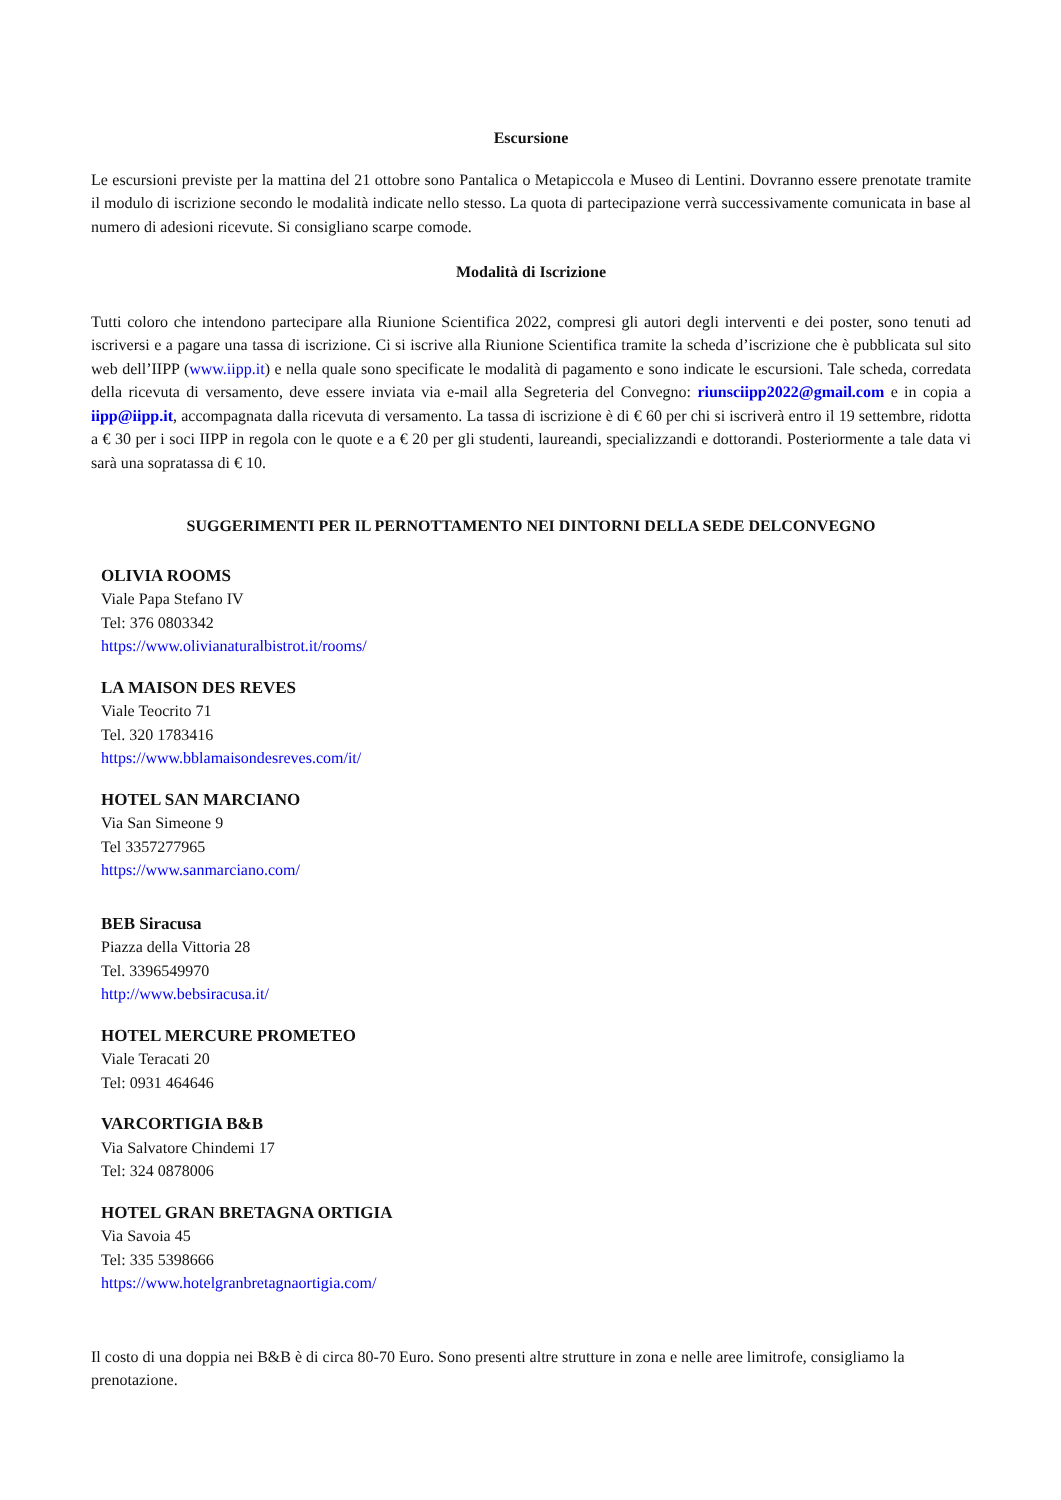Escursione
Le escursioni previste per la mattina del 21 ottobre sono Pantalica o Metapiccola e Museo di Lentini. Dovranno essere prenotate tramite il modulo di iscrizione secondo le modalità indicate nello stesso. La quota di partecipazione verrà successivamente comunicata in base al numero di adesioni ricevute. Si consigliano scarpe comode.
Modalità di Iscrizione
Tutti coloro che intendono partecipare alla Riunione Scientifica 2022, compresi gli autori degli interventi e dei poster, sono tenuti ad iscriversi e a pagare una tassa di iscrizione. Ci si iscrive alla Riunione Scientifica tramite la scheda d’iscrizione che è pubblicata sul sito web dell’IIPP (www.iipp.it) e nella quale sono specificate le modalità di pagamento e sono indicate le escursioni. Tale scheda, corredata della ricevuta di versamento, deve essere inviata via e-mail alla Segreteria del Convegno: riunsciipp2022@gmail.com e in copia a iipp@iipp.it, accompagnata dalla ricevuta di versamento. La tassa di iscrizione è di € 60 per chi si iscriverà entro il 19 settembre, ridotta a € 30 per i soci IIPP in regola con le quote e a € 20 per gli studenti, laureandi, specializzandi e dottorandi. Posteriormente a tale data vi sarà una sopratassa di € 10.
SUGGERIMENTI PER IL PERNOTTAMENTO NEI DINTORNI DELLA SEDE DELCONVEGNO
OLIVIA ROOMS
Viale Papa Stefano IV
Tel: 376 0803342
https://www.olivianaturalbistrot.it/rooms/
LA MAISON DES REVES
Viale Teocrito 71
Tel. 320 1783416
https://www.bblamaisondesreves.com/it/
HOTEL SAN MARCIANO
Via San Simeone 9
Tel 3357277965
https://www.sanmarciano.com/
BEB Siracusa
Piazza della Vittoria 28
Tel. 3396549970
http://www.bebsiracusa.it/
HOTEL MERCURE PROMETEO
Viale Teracati 20
Tel: 0931 464646
VARCORTIGIA B&B
Via Salvatore Chindemi 17
Tel: 324 0878006
HOTEL GRAN BRETAGNA ORTIGIA
Via Savoia 45
Tel: 335 5398666
https://www.hotelgranbretagnaortigia.com/
Il costo di una doppia nei B&B è di circa 80-70 Euro. Sono presenti altre strutture in zona e nelle aree limitrofe, consigliamo la prenotazione.